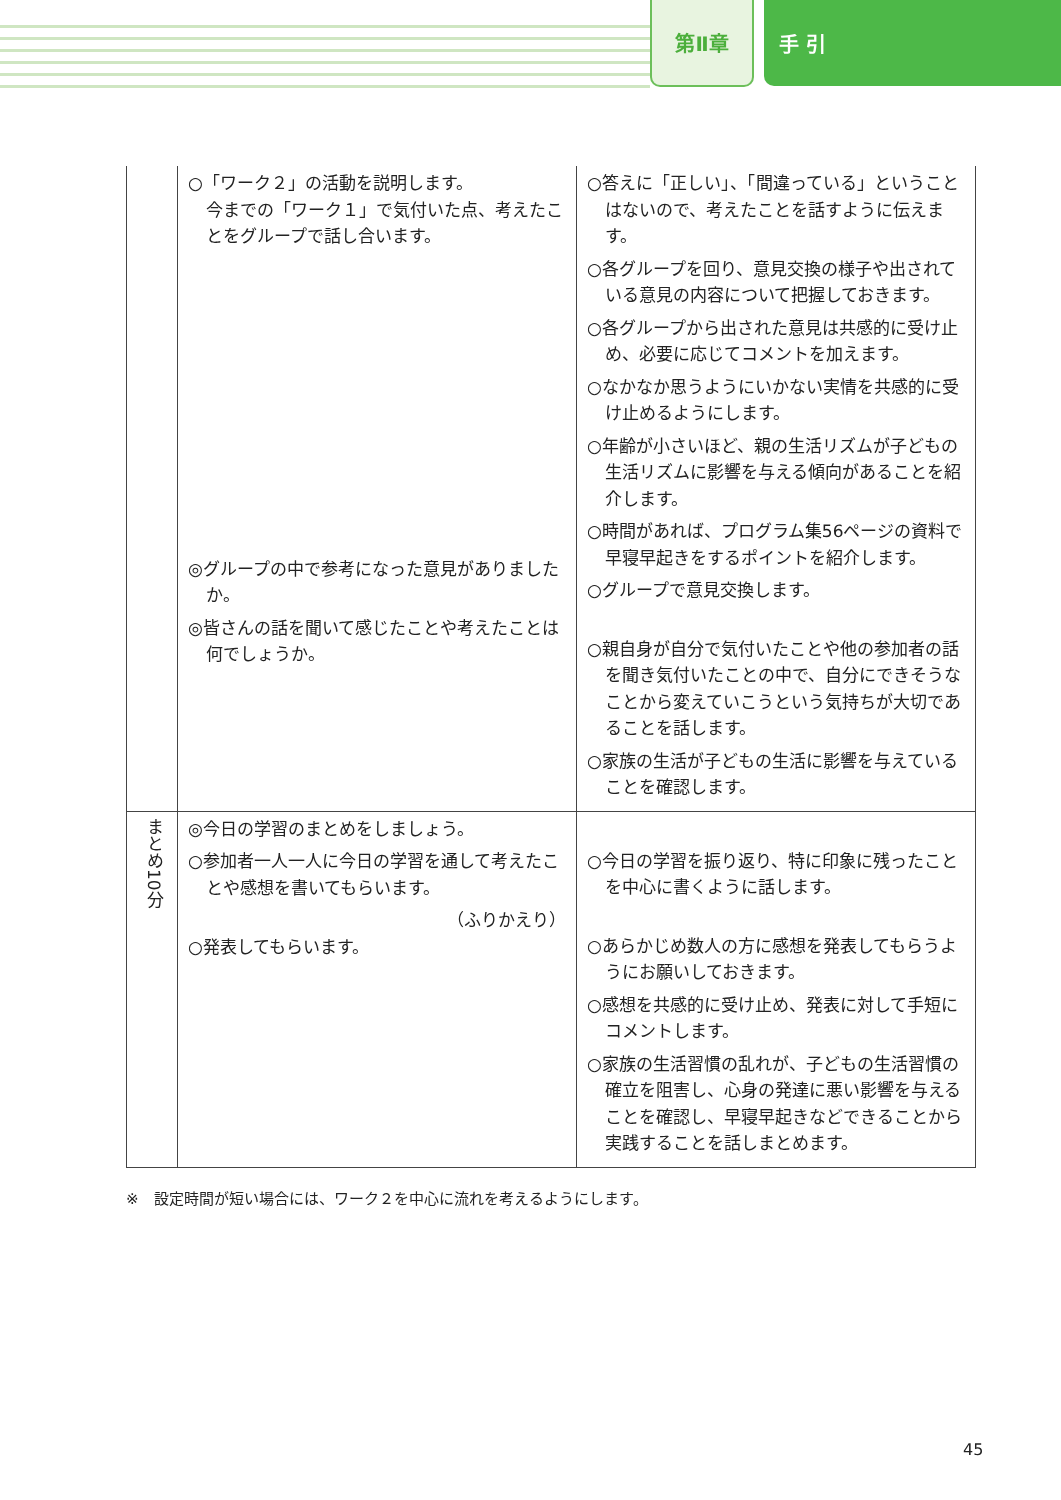第Ⅱ章
手 引
| | ○「ワーク２」の活動を説明します。 今までの「ワーク１」で気付いた点、考えたことをグループで話し合います。 ◎グループの中で参考になった意見がありましたか。 ◎皆さんの話を聞いて感じたことや考えたことは何でしょうか。 | ○答えに「正しい」、「間違っている」ということはないので、考えたことを話すように伝えます。 ○各グループを回り、意見交換の様子や出されている意見の内容について把握しておきます。 ○各グループから出された意見は共感的に受け止め、必要に応じてコメントを加えます。 ○なかなか思うようにいかない実情を共感的に受け止めるようにします。 ○年齢が小さいほど、親の生活リズムが子どもの生活リズムに影響を与える傾向があることを紹介します。 ○時間があれば、プログラム集56ページの資料で早寝早起きをするポイントを紹介します。 ○グループで意見交換します。 ○親自身が自分で気付いたことや他の参加者の話を聞き気付いたことの中で、自分にできそうなことから変えていこうという気持ちが大切であることを話します。 ○家族の生活が子どもの生活に影響を与えていることを確認します。 |
| まとめ10分 | ◎今日の学習のまとめをしましょう。 ○参加者一人一人に今日の学習を通して考えたことや感想を書いてもらいます。 （ふりかえり） ○発表してもらいます。 | ○今日の学習を振り返り、特に印象に残ったことを中心に書くように話します。 ○あらかじめ数人の方に感想を発表してもらうようにお願いしておきます。 ○感想を共感的に受け止め、発表に対して手短にコメントします。 ○家族の生活習慣の乱れが、子どもの生活習慣の確立を阻害し、心身の発達に悪い影響を与えることを確認し、早寝早起きなどできることから実践することを話しまとめます。 |
※　設定時間が短い場合には、ワーク２を中心に流れを考えるようにします。
45